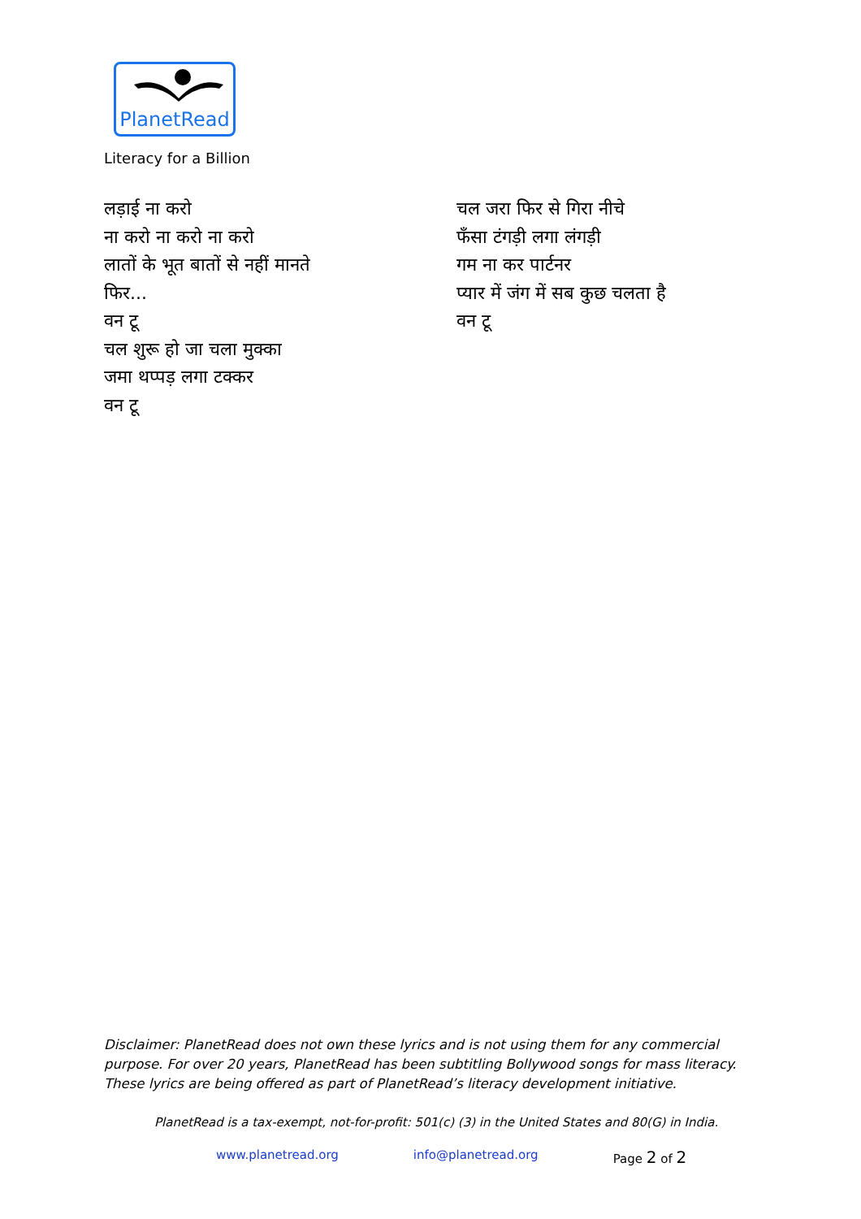PlanetRead
Literacy for a Billion
लड़ाई ना करो
ना करो ना करो ना करो
लातों के भूत बातों से नहीं मानते
फिर...
वन टू
चल शुरू हो जा चला मुक्का
जमा थप्पड़ लगा टक्कर
वन टू
चल जरा फिर से गिरा नीचे
फँसा टंगड़ी लगा लंगड़ी
गम ना कर पार्टनर
प्यार में जंग में सब कुछ चलता है
वन टू
Disclaimer: PlanetRead does not own these lyrics and is not using them for any commercial purpose. For over 20 years, PlanetRead has been subtitling Bollywood songs for mass literacy. These lyrics are being offered as part of PlanetRead’s literacy development initiative.
PlanetRead is a tax-exempt, not-for-profit: 501(c) (3) in the United States and 80(G) in India.
www.planetread.org info@planetread.org Page 2 of 2